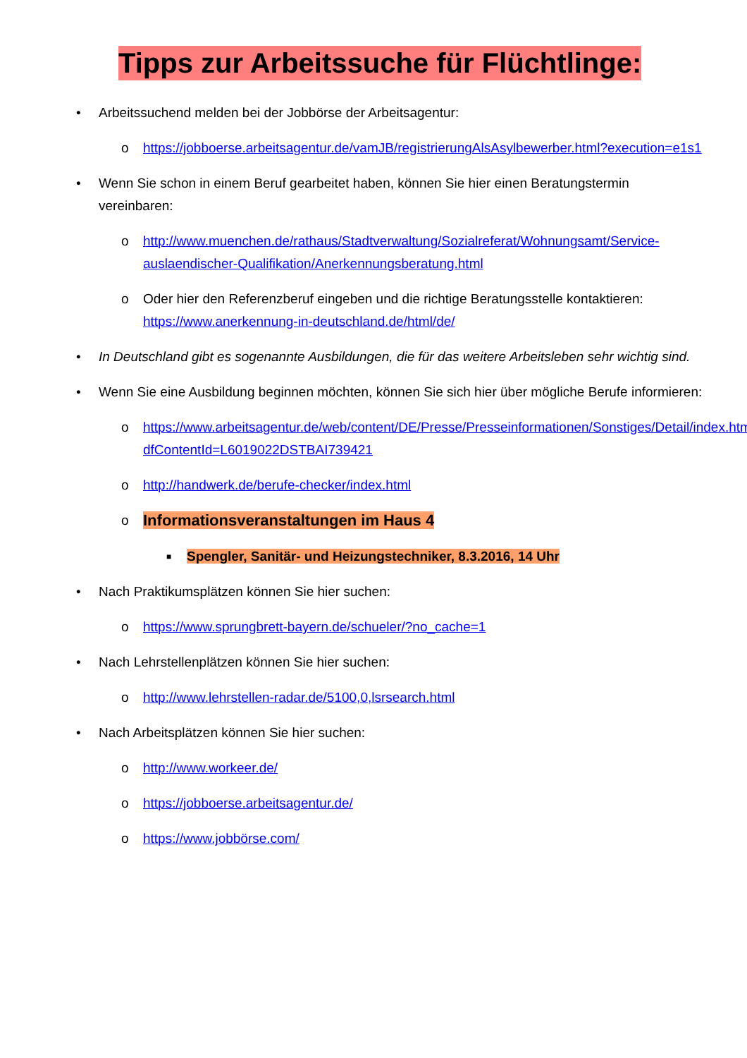Tipps zur Arbeitssuche für Flüchtlinge:
• Arbeitssuchend melden bei der Jobbörse der Arbeitsagentur:
o https://jobboerse.arbeitsagentur.de/vamJB/registrierungAlsAsylbewerber.html?execution=e1s1
• Wenn Sie schon in einem Beruf gearbeitet haben, können Sie hier einen Beratungstermin vereinbaren:
o http://www.muenchen.de/rathaus/Stadtverwaltung/Sozialreferat/Wohnungsamt/Service-auslaendischer-Qualifikation/Anerkennungsberatung.html
o Oder hier den Referenzberuf eingeben und die richtige Beratungsstelle kontaktieren: https://www.anerkennung-in-deutschland.de/html/de/
• In Deutschland gibt es sogenannte Ausbildungen, die für das weitere Arbeitsleben sehr wichtig sind.
• Wenn Sie eine Ausbildung beginnen möchten, können Sie sich hier über mögliche Berufe informieren:
o https://www.arbeitsagentur.de/web/content/DE/Presse/Presseinformationen/Sonstiges/Detail/index.htm?dfContentId=L6019022DSTBAI739421
o http://handwerk.de/berufe-checker/index.html
o Informationsveranstaltungen im Haus 4
■ Spengler, Sanitär- und Heizungstechniker, 8.3.2016, 14 Uhr
• Nach Praktikumsplätzen können Sie hier suchen:
o https://www.sprungbrett-bayern.de/schueler/?no_cache=1
• Nach Lehrstellenplätzen können Sie hier suchen:
o http://www.lehrstellen-radar.de/5100,0,lsrsearch.html
• Nach Arbeitsplätzen können Sie hier suchen:
o http://www.workeer.de/
o https://jobboerse.arbeitsagentur.de/
o https://www.jobbörse.com/